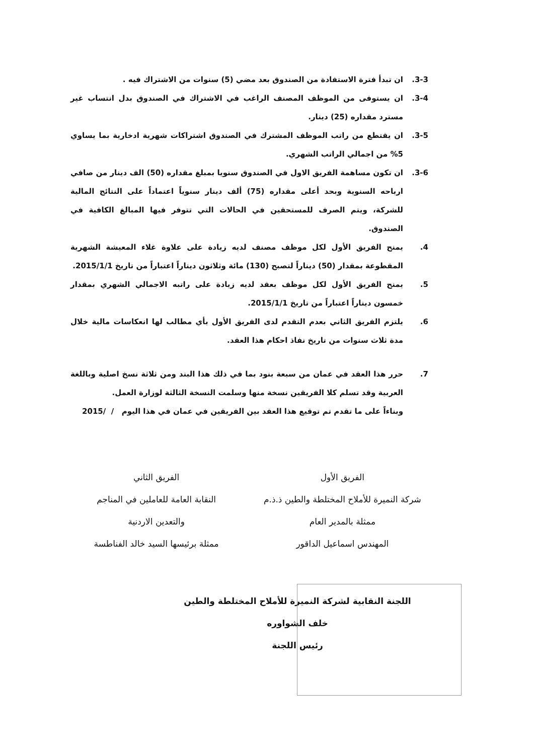3-3. ان تبدأ فترة الاستفادة من الصندوق بعد مضي (5) سنوات من الاشتراك فيه .
3-4. ان يستوفى من الموظف المصنف الراغب في الاشتراك في الصندوق بدل انتساب غير مسترد مقداره (25) دينار.
3-5. ان يقتطع من راتب الموظف المشترك في الصندوق اشتراكات شهرية ادخارية بما يساوي 5% من اجمالي الراتب الشهري.
3-6. ان تكون مساهمة الفريق الاول في الصندوق سنويا بمبلغ مقداره (50) الف دينار من صافي ارباحه السنوية وبحد أعلى مقداره (75) ألف دينار سنوياً اعتماداً على النتائج المالية للشركة، ويتم الصرف للمستحقين في الحالات التي تتوفر فيها المبالغ الكافية في الصندوق.
4. يمنح الفريق الأول لكل موظف مصنف لديه زيادة على علاوة غلاء المعيشة الشهرية المقطوعة بمقدار (50) ديناراً لتصبح (130) مائة وثلاثون ديناراً اعتباراً من تاريخ 2015/1/1.
5. يمنح الفريق الأول لكل موظف بعقد لديه زيادة على راتبه الاجمالي الشهري بمقدار خمسون ديناراً اعتباراً من تاريخ 2015/1/1.
6. يلتزم الفريق الثاني بعدم التقدم لدى الفريق الأول بأي مطالب لها انعكاسات مالية خلال مدة ثلاث سنوات من تاريخ نفاذ احكام هذا العقد.
7. حرر هذا العقد في عمان من سبعة بنود بما في ذلك هذا البند ومن ثلاثة نسخ اصلية وباللغة العربية وقد تسلم كلا الفريقين نسخة منها وسلمت النسخة الثالثة لوزارة العمل.
وبناءاً على ما تقدم تم توقيع هذا العقد بين الفريقين في عمان في هذا اليوم / /2015
الفريق الأول
شركة النميرة للأملاح المختلطة والطين ذ.ذ.م
ممثلة بالمدير العام
المهندس اسماعيل الداقور
الفريق الثاني
النقابة العامة للعاملين في المناجم
والتعدين الاردنية
ممثلة برئيسها السيد خالد الفناطسة
اللجنة النقابية لشركة النميرة للأملاح المختلطة والطين
خلف الشواوره
رئيس اللجنة